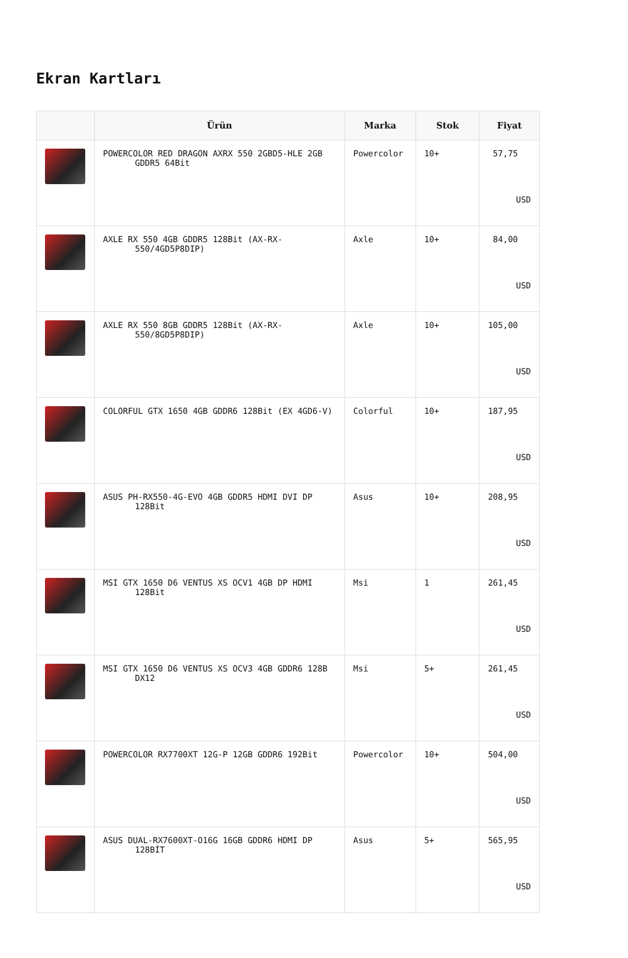Ekran Kartları
| | Ürün | Marka | Stok | Fiyat |
| --- | --- | --- | --- | --- |
| | POWERCOLOR RED DRAGON AXRX 550 2GBD5-HLE 2GB GDDR5 64Bit | Powercolor | 10+ | 57,75 USD |
| | AXLE RX 550 4GB GDDR5 128Bit (AX-RX-550/4GD5P8DIP) | Axle | 10+ | 84,00 USD |
| | AXLE RX 550 8GB GDDR5 128Bit (AX-RX-550/8GD5P8DIP) | Axle | 10+ | 105,00 USD |
| | COLORFUL GTX 1650 4GB GDDR6 128Bit (EX 4GD6-V) | Colorful | 10+ | 187,95 USD |
| | ASUS PH-RX550-4G-EVO 4GB GDDR5 HDMI DVI DP 128Bit | Asus | 10+ | 208,95 USD |
| | MSI GTX 1650 D6 VENTUS XS OCV1 4GB DP HDMI 128Bit | Msi | 1 | 261,45 USD |
| | MSI GTX 1650 D6 VENTUS XS OCV3 4GB GDDR6 128B DX12 | Msi | 5+ | 261,45 USD |
| | POWERCOLOR RX7700XT 12G-P 12GB GDDR6 192Bit | Powercolor | 10+ | 504,00 USD |
| | ASUS DUAL-RX7600XT-O16G 16GB GDDR6 HDMI DP 128BİT | Asus | 5+ | 565,95 USD |